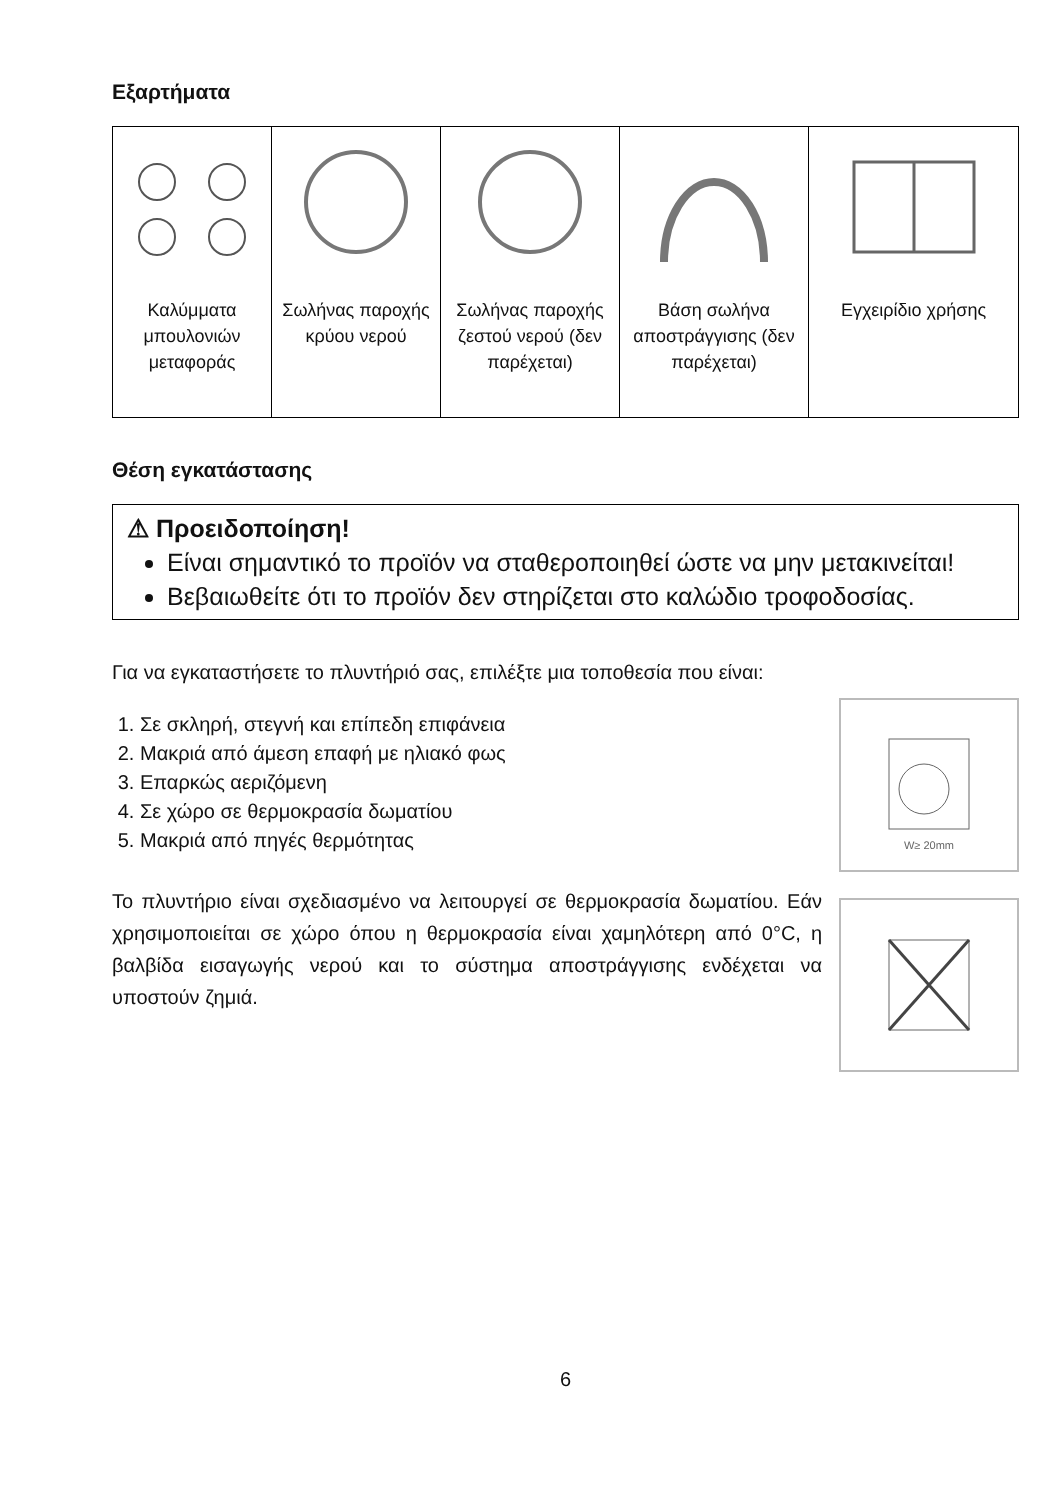Εξαρτήματα
| Καλύμματα μπουλονιών μεταφοράς | Σωλήνας παροχής κρύου νερού | Σωλήνας παροχής ζεστού νερού (δεν παρέχεται) | Βάση σωλήνα αποστράγγισης (δεν παρέχεται) | Εγχειρίδιο χρήσης |
Θέση εγκατάστασης
⚠ Προειδοποίηση!
Είναι σημαντικό το προϊόν να σταθεροποιηθεί ώστε να μην μετακινείται!
Βεβαιωθείτε ότι το προϊόν δεν στηρίζεται στο καλώδιο τροφοδοσίας.
Για να εγκαταστήσετε το πλυντήριό σας, επιλέξτε μια τοποθεσία που είναι:
1. Σε σκληρή, στεγνή και επίπεδη επιφάνεια
2. Μακριά από άμεση επαφή με ηλιακό φως
3. Επαρκώς αεριζόμενη
4. Σε χώρο σε θερμοκρασία δωματίου
5. Μακριά από πηγές θερμότητας
Το πλυντήριο είναι σχεδιασμένο να λειτουργεί σε θερμοκρασία δωματίου. Εάν χρησιμοποιείται σε χώρο όπου η θερμοκρασία είναι χαμηλότερη από 0°C, η βαλβίδα εισαγωγής νερού και το σύστημα αποστράγγισης ενδέχεται να υποστούν ζημιά.
W≥ 20mm
6